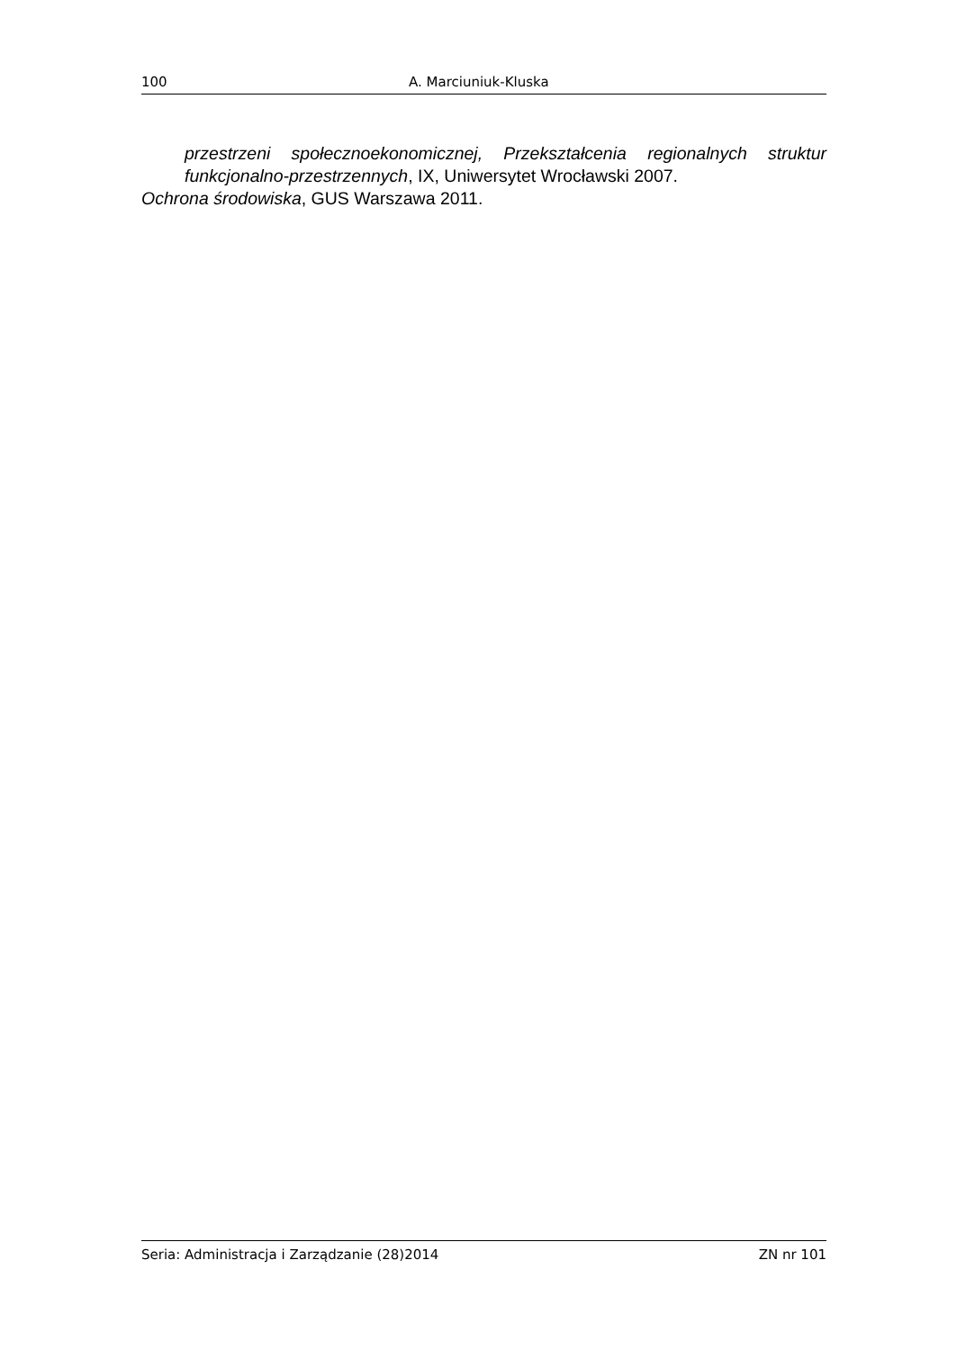100 A. Marciuniuk-Kluska
przestrzeni społecznoekonomicznej, Przekształcenia regionalnych struktur funkcjonalno-przestrzennych, IX, Uniwersytet Wrocławski 2007.
Ochrona środowiska, GUS Warszawa 2011.
Seria: Administracja i Zarządzanie (28)2014 ZN nr 101